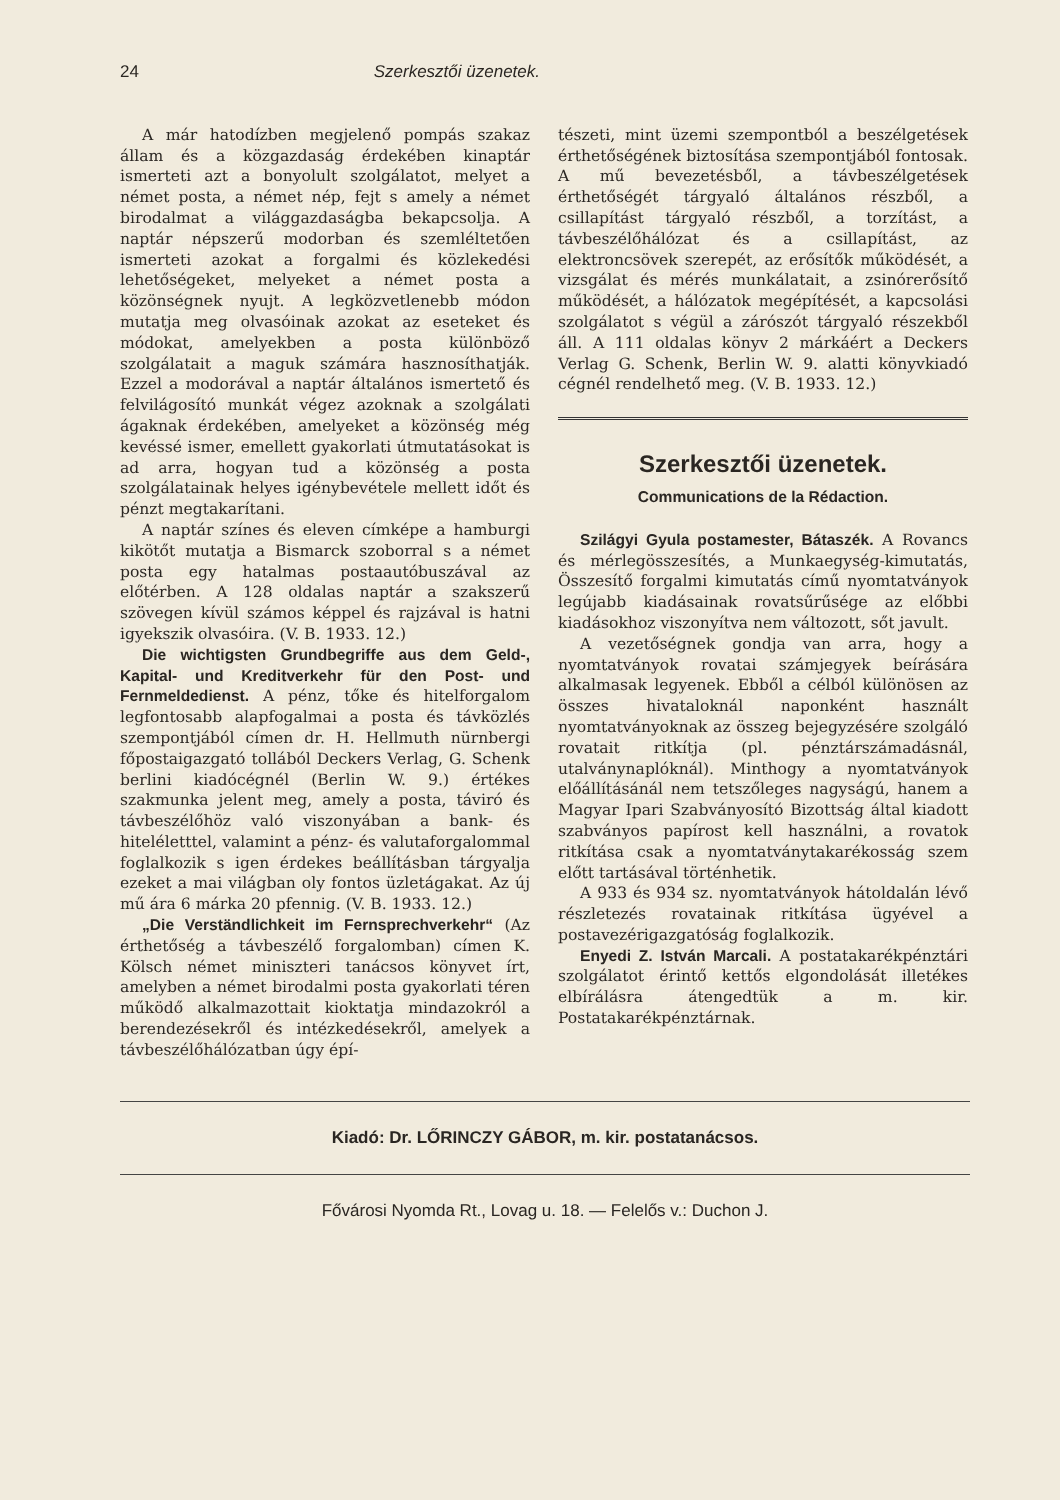24 Szerkesztői üzenetek.
A már hatodízben megjelenő pompás szakaz állam és a közgazdaság érdekében kinaptár ismerteti azt a bonyolult szolgálatot, melyet a német posta, a német nép, fejt s amely a német birodalmat a világgazdaságba bekapcsolja. A naptár népszerű modorban és szemléltetően ismerteti azokat a forgalmi és közlekedési lehetőségeket, melyeket a német posta a közönségnek nyujt. A legközvetlenebb módon mutatja meg olvasóinak azokat az eseteket és módokat, amelyekben a posta különböző szolgálatait a maguk számára hasznosíthatják. Ezzel a modorával a naptár általános ismertető és felvilágosító munkát végez azoknak a szolgálati ágaknak érdekében, amelyeket a közönség még kevéssé ismer, emellett gyakorlati útmutatásokat is ad arra, hogyan tud a közönség a posta szolgálatainak helyes igénybevétele mellett időt és pénzt megtakarítani.
A naptár színes és eleven címképe a hamburgi kikötőt mutatja a Bismarck szoborral s a német posta egy hatalmas postaautóbuszával az előtérben. A 128 oldalas naptár a szakszerű szövegen kívül számos képpel és rajzával is hatni igyekszik olvasóira. (V. B. 1933. 12.)
Die wichtigsten Grundbegriffe aus dem Geld-, Kapital- und Kreditverkehr für den Post- und Fernmeldedienst. A pénz, tőke és hitelforgalom legfontosabb alapfogalmai a posta és távközlés szempontjából címen dr. H. Hellmuth nürnbergi főpostaigazgató tollából Deckers Verlag, G. Schenk berlini kiadócégnél (Berlin W. 9.) értékes szakmunka jelent meg, amely a posta, táviró és távbeszélőhöz való viszonyában a bank- és hiteléletttel, valamint a pénz- és valutaforgalommal foglalkozik s igen érdekes beállításban tárgyalja ezeket a mai világban oly fontos üzletágakat. Az új mű ára 6 márka 20 pfennig. (V. B. 1933. 12.)
„Die Verständlichkeit im Fernsprechverkehr“ (Az érthetőség a távbeszélő forgalomban) címen K. Kölsch német miniszteri tanácsos könyvet írt, amelyben a német birodalmi posta gyakorlati téren működő alkalmazottait kioktatja mindazokról a berendezésekről és intézkedésekről, amelyek a távbeszélőhálózatban úgy épí-
tészeti, mint üzemi szempontból a beszélgetések érthetőségének biztosítása szempontjából fontosak. A mű bevezetésből, a távbeszélgetések érthetőségét tárgyaló általános részből, a csillapítást tárgyaló részből, a torzítást, a távbeszélőhálózat és a csillapítást, az elektroncsövek szerepét, az erősítők működését, a vizsgálat és mérés munkálatait, a zsinórerősítő működését, a hálózatok megépítését, a kapcsolási szolgálatot s végül a zárószót tárgyaló részekből áll. A 111 oldalas könyv 2 márkáért a Deckers Verlag G. Schenk, Berlin W. 9. alatti könyvkiadó cégnél rendelhető meg. (V. B. 1933. 12.)
Szerkesztői üzenetek.
Communications de la Rédaction.
Szilágyi Gyula postamester, Bátaszék. A Rovancs és mérlegösszesítés, a Munkaegység-kimutatás, Összesítő forgalmi kimutatás című nyomtatványok legújabb kiadásainak rovatsűrűsége az előbbi kiadásokhoz viszonyítva nem változott, sőt javult.
A vezetőségnek gondja van arra, hogy a nyomtatványok rovatai számjegyek beírására alkalmasak legyenek. Ebből a célból különösen az összes hivataloknál naponként használt nyomtatványoknak az összeg bejegyzésére szolgáló rovatait ritkítja (pl. pénztárszámadásnál, utalványnaplóknál). Minthogy a nyomtatványok előállításánál nem tetszőleges nagyságú, hanem a Magyar Ipari Szabványosító Bizottság által kiadott szabványos papírost kell használni, a rovatok ritkítása csak a nyomtatványtakarékosság szem előtt tartásával történhetik.
A 933 és 934 sz. nyomtatványok hátoldalán lévő részletezés rovatainak ritkítása ügyével a postavezérigazgatóság foglalkozik.
Enyedi Z. István Marcali. A postatakarékpénztári szolgálatot érintő kettős elgondolását illetékes elbírálásra átengedtük a m. kir. Postatakarékpénztárnak.
Kiadó: Dr. LŐRINCZY GÁBOR, m. kir. postatanácsos.
Fővárosi Nyomda Rt., Lovag u. 18. — Felelős v.: Duchon J.